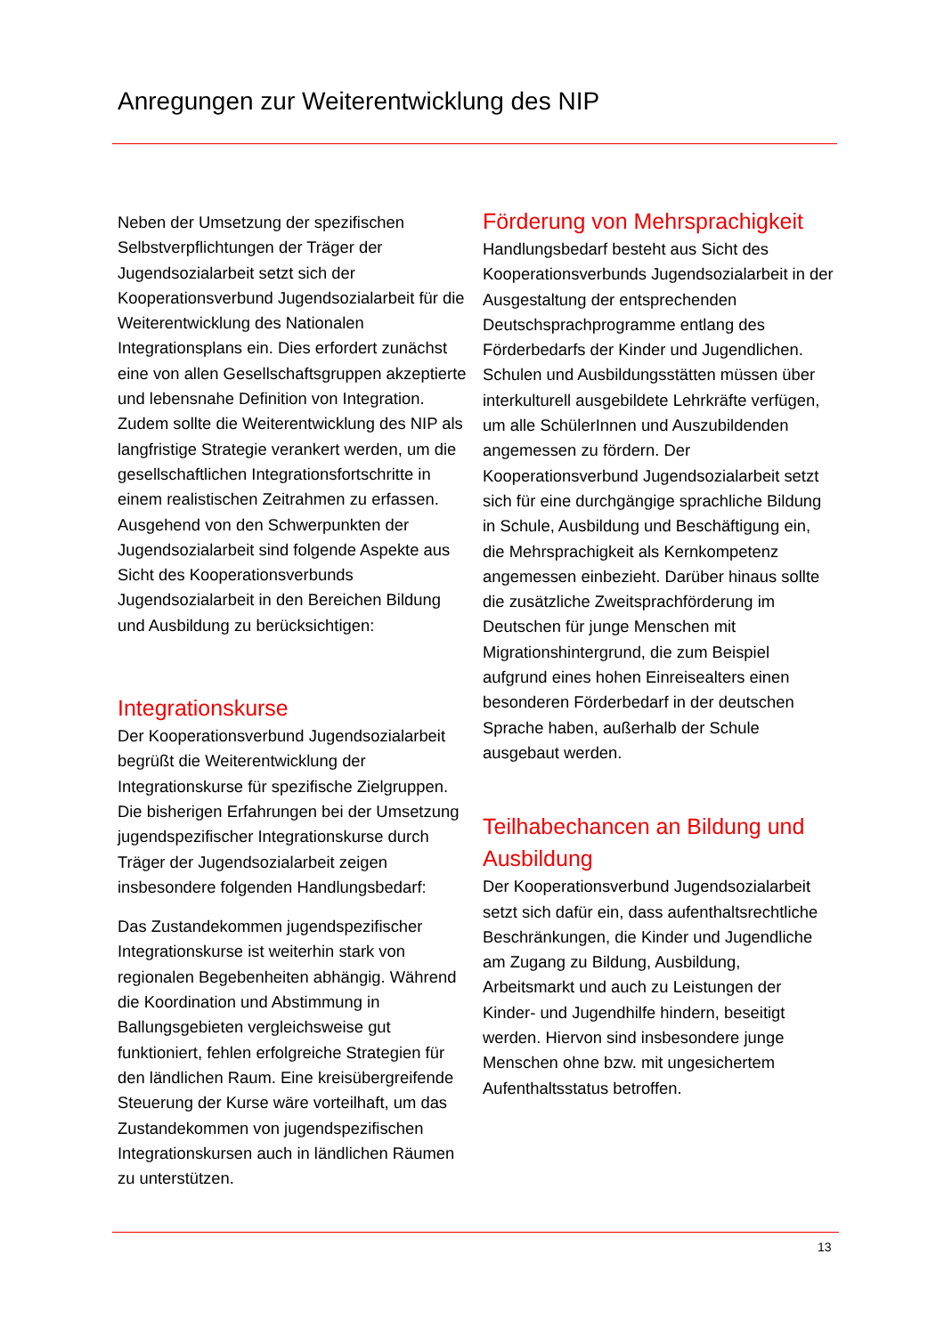Anregungen zur Weiterentwicklung des NIP
Neben der Umsetzung der spezifischen Selbstverpflichtungen der Träger der Jugendsozialarbeit setzt sich der Kooperationsverbund Jugendsozialarbeit für die Weiterentwicklung des Nationalen Integrationsplans ein. Dies erfordert zunächst eine von allen Gesellschaftsgruppen akzeptierte und lebensnahe Definition von Integration. Zudem sollte die Weiterentwicklung des NIP als langfristige Strategie verankert werden, um die gesellschaftlichen Integrationsfortschritte in einem realistischen Zeitrahmen zu erfassen. Ausgehend von den Schwerpunkten der Jugendsozialarbeit sind folgende Aspekte aus Sicht des Kooperationsverbunds Jugendsozialarbeit in den Bereichen Bildung und Ausbildung zu berücksichtigen:
Integrationskurse
Der Kooperationsverbund Jugendsozialarbeit begrüßt die Weiterentwicklung der Integrationskurse für spezifische Zielgruppen. Die bisherigen Erfahrungen bei der Umsetzung jugendspezifischer Integrationskurse durch Träger der Jugendsozialarbeit zeigen insbesondere folgenden Handlungsbedarf:
Das Zustandekommen jugendspezifischer Integrationskurse ist weiterhin stark von regionalen Begebenheiten abhängig. Während die Koordination und Abstimmung in Ballungsgebieten vergleichsweise gut funktioniert, fehlen erfolgreiche Strategien für den ländlichen Raum. Eine kreisübergreifende Steuerung der Kurse wäre vorteilhaft, um das Zustandekommen von jugendspezifischen Integrationskursen auch in ländlichen Räumen zu unterstützen.
Förderung von Mehrsprachigkeit
Handlungsbedarf besteht aus Sicht des Kooperationsverbunds Jugendsozialarbeit in der Ausgestaltung der entsprechenden Deutschsprachprogramme entlang des Förderbedarfs der Kinder und Jugendlichen. Schulen und Ausbildungsstätten müssen über interkulturell ausgebildete Lehrkräfte verfügen, um alle SchülerInnen und Auszubildenden angemessen zu fördern. Der Kooperationsverbund Jugendsozialarbeit setzt sich für eine durchgängige sprachliche Bildung in Schule, Ausbildung und Beschäftigung ein, die Mehrsprachigkeit als Kernkompetenz angemessen einbezieht. Darüber hinaus sollte die zusätzliche Zweitsprachförderung im Deutschen für junge Menschen mit Migrationshintergrund, die zum Beispiel aufgrund eines hohen Einreisealters einen besonderen Förderbedarf in der deutschen Sprache haben, außerhalb der Schule ausgebaut werden.
Teilhabechancen an Bildung und Ausbildung
Der Kooperationsverbund Jugendsozialarbeit setzt sich dafür ein, dass aufenthaltsrechtliche Beschränkungen, die Kinder und Jugendliche am Zugang zu Bildung, Ausbildung, Arbeitsmarkt und auch zu Leistungen der Kinder- und Jugendhilfe hindern, beseitigt werden. Hiervon sind insbesondere junge Menschen ohne bzw. mit ungesichertem Aufenthaltsstatus betroffen.
13